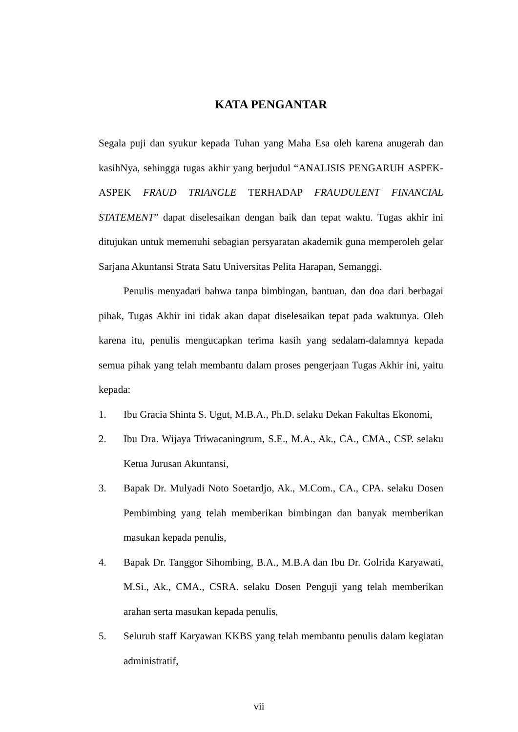KATA PENGANTAR
Segala puji dan syukur kepada Tuhan yang Maha Esa oleh karena anugerah dan kasihNya, sehingga tugas akhir yang berjudul “ANALISIS PENGARUH ASPEK-ASPEK FRAUD TRIANGLE TERHADAP FRAUDULENT FINANCIAL STATEMENT” dapat diselesaikan dengan baik dan tepat waktu. Tugas akhir ini ditujukan untuk memenuhi sebagian persyaratan akademik guna memperoleh gelar Sarjana Akuntansi Strata Satu Universitas Pelita Harapan, Semanggi.
Penulis menyadari bahwa tanpa bimbingan, bantuan, dan doa dari berbagai pihak, Tugas Akhir ini tidak akan dapat diselesaikan tepat pada waktunya. Oleh karena itu, penulis mengucapkan terima kasih yang sedalam-dalamnya kepada semua pihak yang telah membantu dalam proses pengerjaan Tugas Akhir ini, yaitu kepada:
1. Ibu Gracia Shinta S. Ugut, M.B.A., Ph.D. selaku Dekan Fakultas Ekonomi,
2. Ibu Dra. Wijaya Triwacaningrum, S.E., M.A., Ak., CA., CMA., CSP. selaku Ketua Jurusan Akuntansi,
3. Bapak Dr. Mulyadi Noto Soetardjo, Ak., M.Com., CA., CPA. selaku Dosen Pembimbing yang telah memberikan bimbingan dan banyak memberikan masukan kepada penulis,
4. Bapak Dr. Tanggor Sihombing, B.A., M.B.A dan Ibu Dr. Golrida Karyawati, M.Si., Ak., CMA., CSRA. selaku Dosen Penguji yang telah memberikan arahan serta masukan kepada penulis,
5. Seluruh staff Karyawan KKBS yang telah membantu penulis dalam kegiatan administratif,
vii